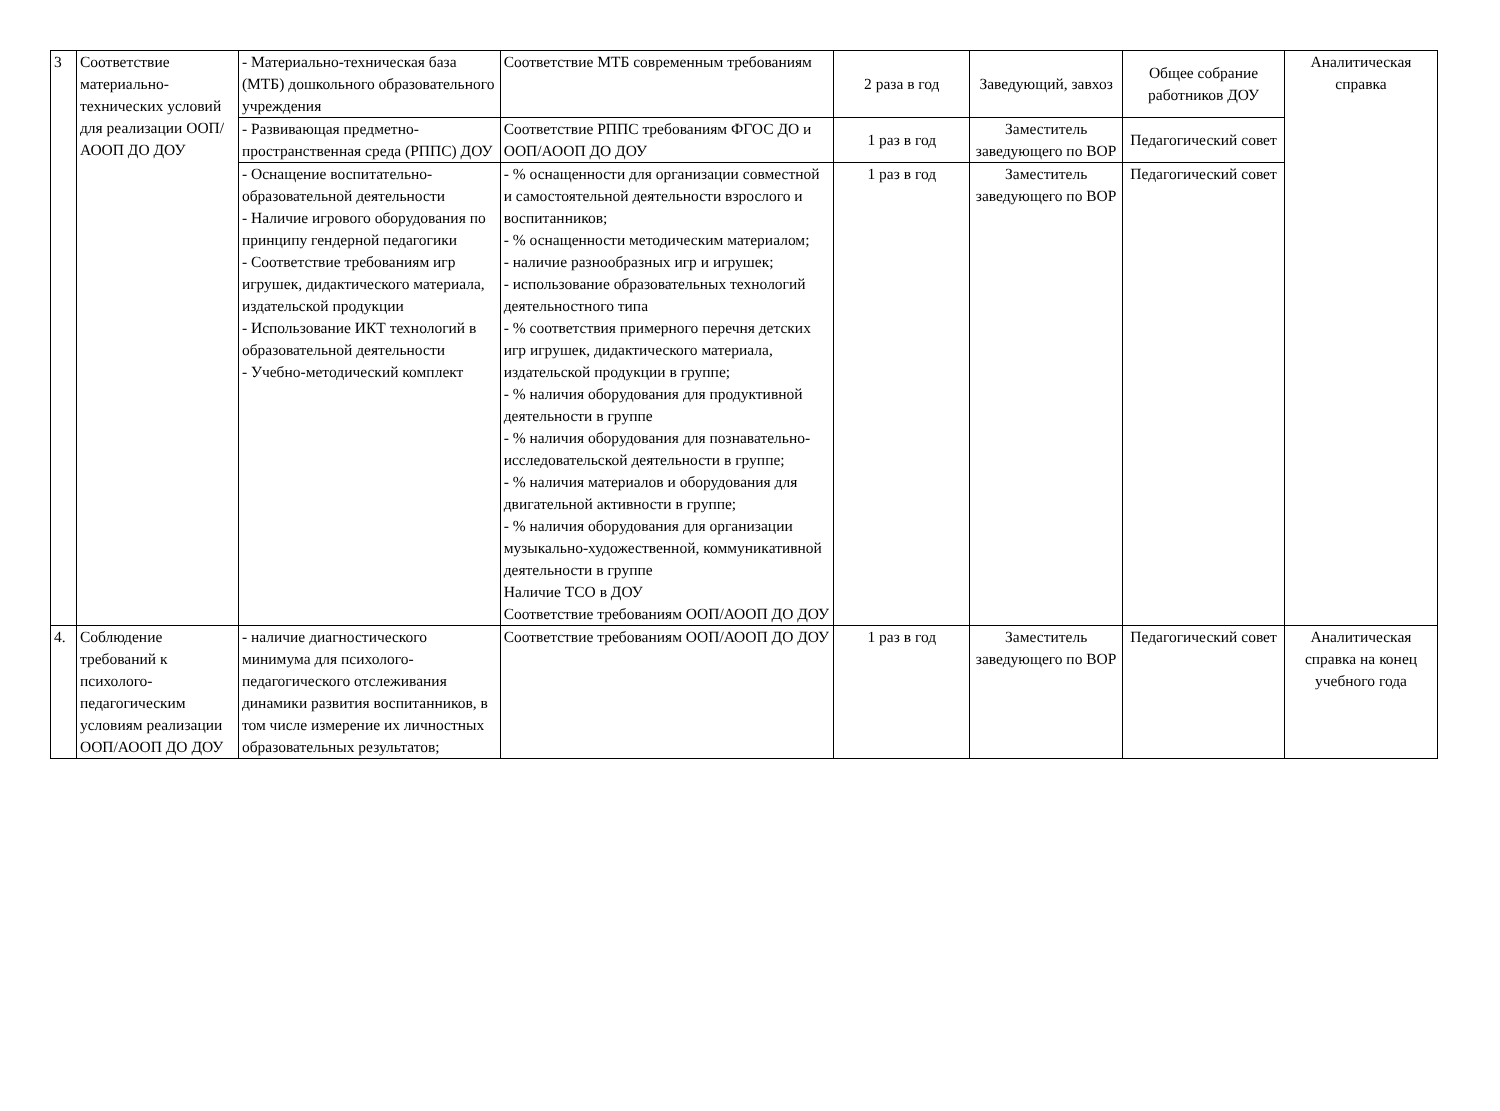| 3 | Соответствие материально-технических условий для реализации ООП/АООП ДО ДОУ | - Материально-техническая база (МТБ) дошкольного образовательного учреждения | Соответствие МТБ современным требованиям | 2 раза в год | Заведующий, завхоз | Общее собрание работников ДОУ | Аналитическая справка |
| | | - Развивающая предметно-пространственная среда (РППС) ДОУ | Соответствие РППС требованиям ФГОС ДО и ООП/АООП ДО ДОУ | 1 раз в год | Заместитель заведующего по ВОР | Педагогический совет | |
| | | - Оснащение воспитательно-образовательной деятельности - Наличие игрового оборудования по принципу гендерной педагогики - Соответствие требованиям игр игрушек, дидактического материала, издательской продукции - Использование ИКТ технологий в образовательной деятельности - Учебно-методический комплект | - % оснащенности для организации совместной и самостоятельной деятельности взрослого и воспитанников; - % оснащенности методическим материалом; - наличие разнообразных игр и игрушек; - использование образовательных технологий деятельностного типа - % соответствия примерного перечня детских игр игрушек, дидактического материала, издательской продукции в группе; - % наличия оборудования для продуктивной деятельности в группе - % наличия оборудования для познавательно- исследовательской деятельности в группе; - % наличия материалов и оборудования для двигательной активности в группе; - % наличия оборудования для организации музыкально-художественной, коммуникативной деятельности в группе Наличие ТСО в ДОУ Соответствие требованиям ООП/АООП ДО ДОУ | 1 раз в год | Заместитель заведующего по ВОР | Педагогический совет | |
| 4. | Соблюдение требований к психолого-педагогическим условиям реализации ООП/АООП ДО ДОУ | - наличие диагностического минимума для психолого-педагогического отслеживания динамики развития воспитанников, в том числе измерение их личностных образовательных результатов; | Соответствие требованиям ООП/АООП ДО ДОУ | 1 раз в год | Заместитель заведующего по ВОР | Педагогический совет | Аналитическая справка на конец учебного года |